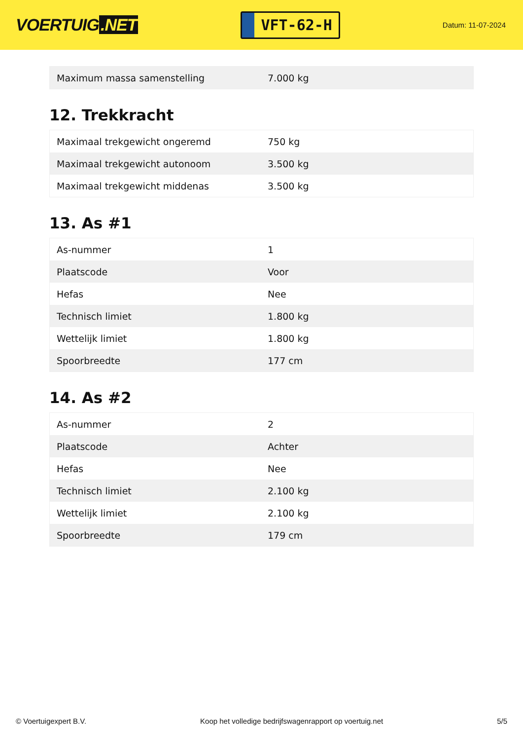VOERTUIG.NET
VFT-62-H
Datum: 11-07-2024
| Maximum massa samenstelling | 7.000 kg |
12. Trekkracht
| Maximaal trekgewicht ongeremd | 750 kg |
| Maximaal trekgewicht autonoom | 3.500 kg |
| Maximaal trekgewicht middenas | 3.500 kg |
13. As #1
| As-nummer | 1 |
| Plaatscode | Voor |
| Hefas | Nee |
| Technisch limiet | 1.800 kg |
| Wettelijk limiet | 1.800 kg |
| Spoorbreedte | 177 cm |
14. As #2
| As-nummer | 2 |
| Plaatscode | Achter |
| Hefas | Nee |
| Technisch limiet | 2.100 kg |
| Wettelijk limiet | 2.100 kg |
| Spoorbreedte | 179 cm |
© Voertuigexpert B.V. Koop het volledige bedrijfswagenrapport op voertuig.net 5/5